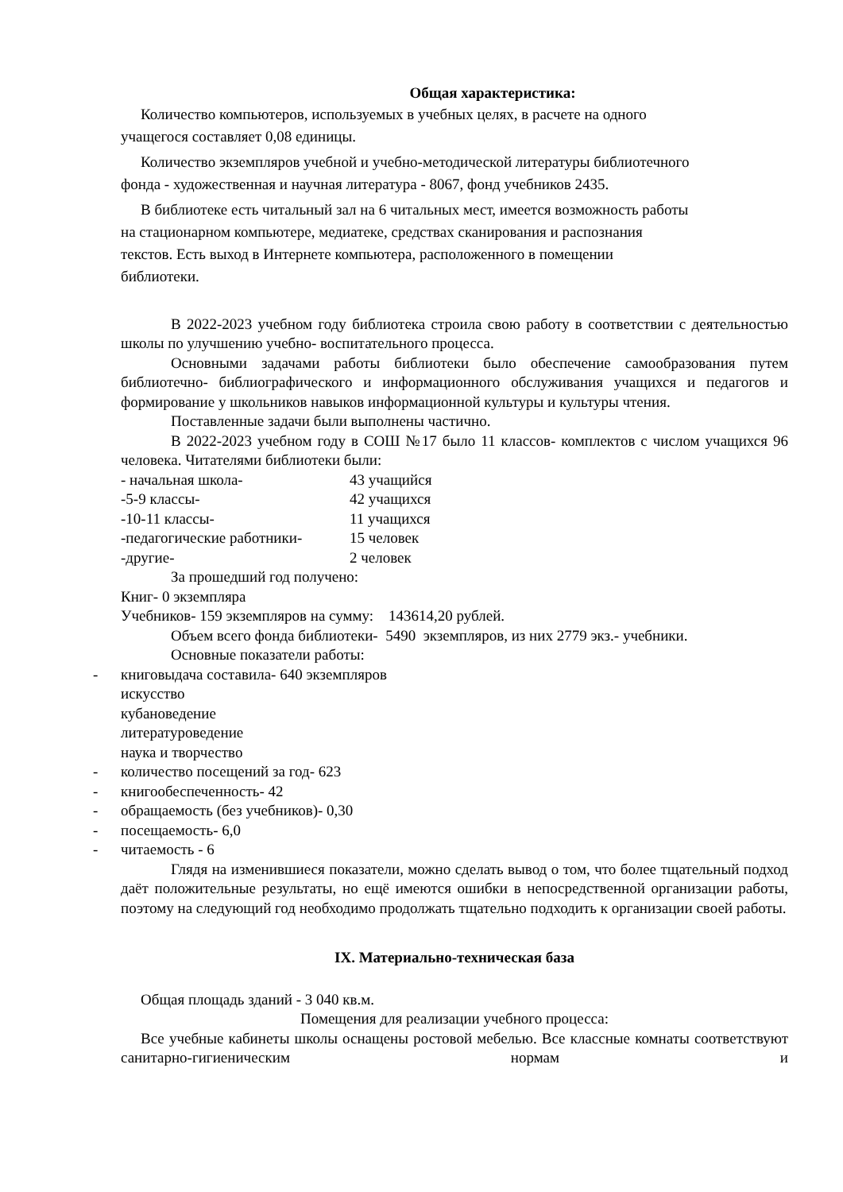Общая характеристика:
Количество компьютеров, используемых в учебных целях, в расчете на одного учащегося составляет 0,08 единицы.
Количество экземпляров учебной и учебно-методической литературы библиотечного фонда - художественная и научная литература - 8067, фонд учебников 2435.
В библиотеке есть читальный зал на 6 читальных мест, имеется возможность работы на стационарном компьютере, медиатеке, средствах сканирования и распознания текстов. Есть выход в Интернете компьютера, расположенного в помещении библиотеки.
В 2022-2023 учебном году библиотека строила свою работу в соответствии с деятельностью школы по улучшению учебно- воспитательного процесса.
Основными задачами работы библиотеки было обеспечение самообразования путем библиотечно- библиографического и информационного обслуживания учащихся и педагогов и формирование у школьников навыков информационной культуры и культуры чтения.
Поставленные задачи были выполнены частично.
В 2022-2023 учебном году в СОШ №17 было 11 классов- комплектов с числом учащихся 96 человека. Читателями библиотеки были:
- начальная школа- 43 учащийся
-5-9 классы- 42 учащихся
-10-11 классы- 11 учащихся
-педагогические работники- 15 человек
-другие- 2 человек
За прошедший год получено:
Книг- 0 экземпляра
Учебников- 159 экземпляров на сумму: 143614,20 рублей.
Объем всего фонда библиотеки- 5490 экземпляров, из них 2779 экз.- учебники.
Основные показатели работы:
- книговыдача составила- 640 экземпляров
искусство
кубановедение
литературоведение
наука и творчество
- количество посещений за год- 623
- книгообеспеченность- 42
- обращаемость (без учебников)- 0,30
- посещаемость- 6,0
- читаемость - 6
Глядя на изменившиеся показатели, можно сделать вывод о том, что более тщательный подход даёт положительные результаты, но ещё имеются ошибки в непосредственной организации работы, поэтому на следующий год необходимо продолжать тщательно подходить к организации своей работы.
IX. Материально-техническая база
Общая площадь зданий - 3 040 кв.м.
Помещения для реализации учебного процесса:
Все учебные кабинеты школы оснащены ростовой мебелью. Все классные комнаты соответствуют санитарно-гигиеническим нормам и